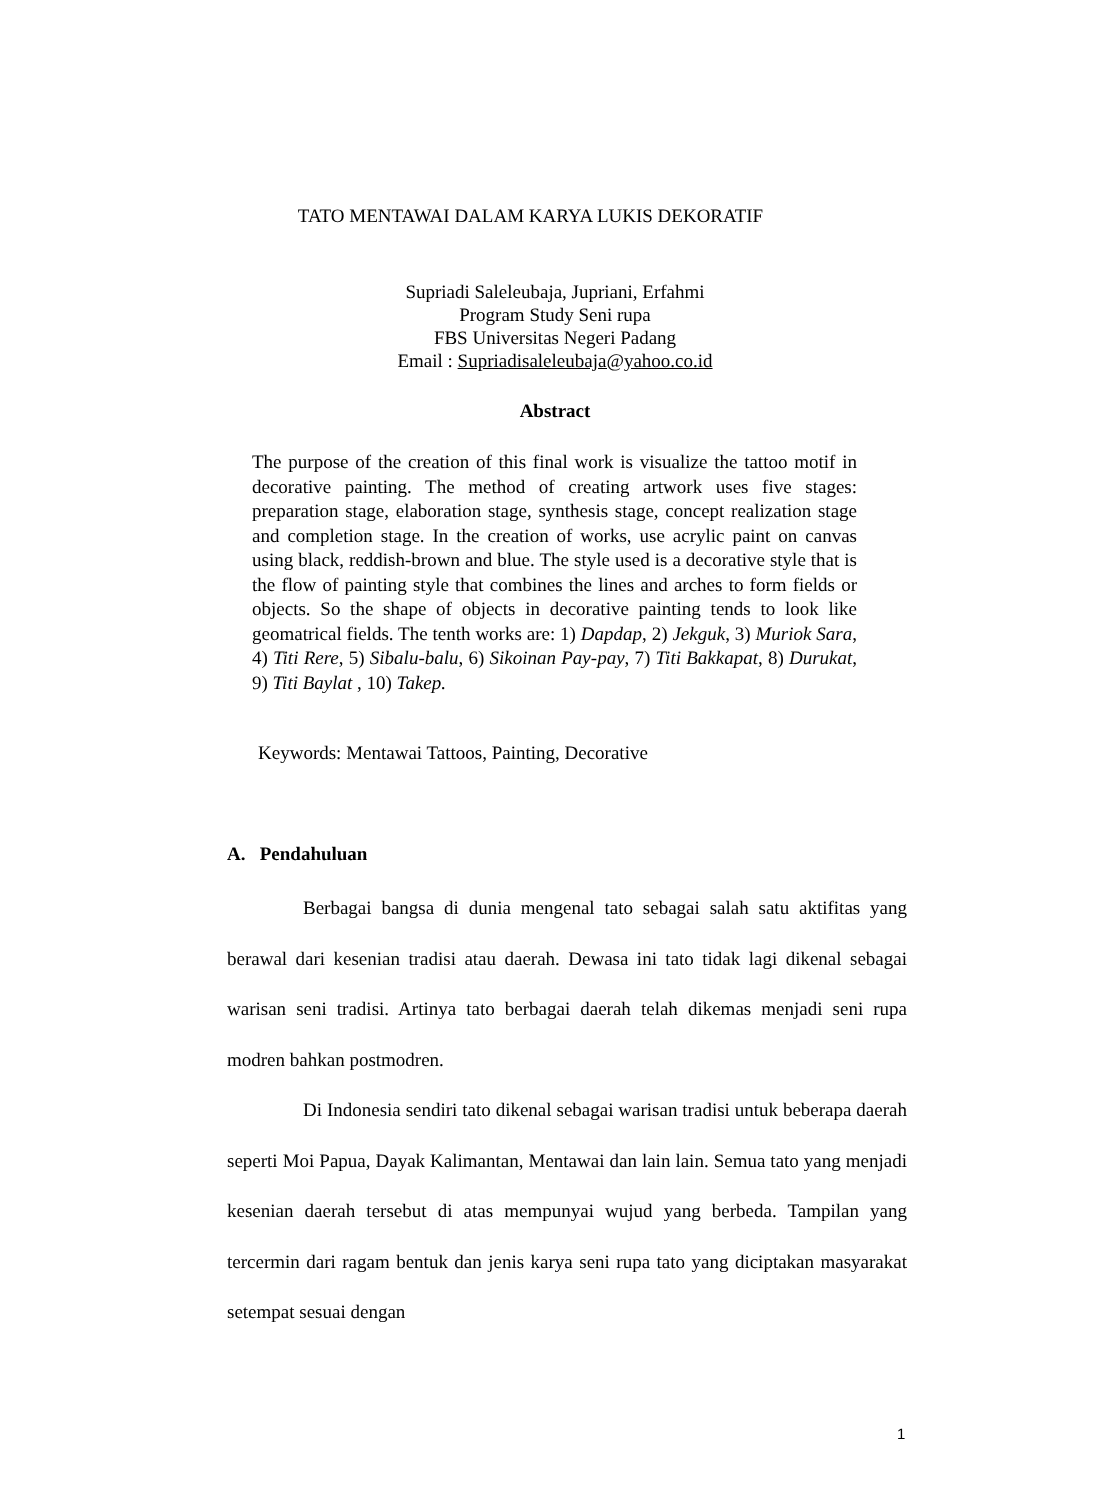TATO MENTAWAI DALAM KARYA LUKIS DEKORATIF
Supriadi Saleleubaja, Jupriani, Erfahmi
Program Study Seni rupa
FBS Universitas Negeri Padang
Email : Supriadisaleleubaja@yahoo.co.id
Abstract
The purpose of the creation of this final work is visualize the tattoo motif in decorative painting. The method of creating artwork uses five stages: preparation stage, elaboration stage, synthesis stage, concept realization stage and completion stage. In the creation of works, use acrylic paint on canvas using black, reddish-brown and blue. The style used is a decorative style that is the flow of painting style that combines the lines and arches to form fields or objects. So the shape of objects in decorative painting tends to look like geomatrical fields. The tenth works are: 1) Dapdap, 2) Jekguk, 3) Muriok Sara, 4) Titi Rere, 5) Sibalu-balu, 6) Sikoinan Pay-pay, 7) Titi Bakkapat, 8) Durukat, 9) Titi Baylat , 10) Takep.
Keywords: Mentawai Tattoos, Painting, Decorative
A. Pendahuluan
Berbagai bangsa di dunia mengenal tato sebagai salah satu aktifitas yang berawal dari kesenian tradisi atau daerah. Dewasa ini tato tidak lagi dikenal sebagai warisan seni tradisi. Artinya tato berbagai daerah telah dikemas menjadi seni rupa modren bahkan postmodren.
Di Indonesia sendiri tato dikenal sebagai warisan tradisi untuk beberapa daerah seperti Moi Papua, Dayak Kalimantan, Mentawai dan lain lain. Semua tato yang menjadi kesenian daerah tersebut di atas mempunyai wujud yang berbeda. Tampilan yang tercermin dari ragam bentuk dan jenis karya seni rupa tato yang diciptakan masyarakat setempat sesuai dengan
1